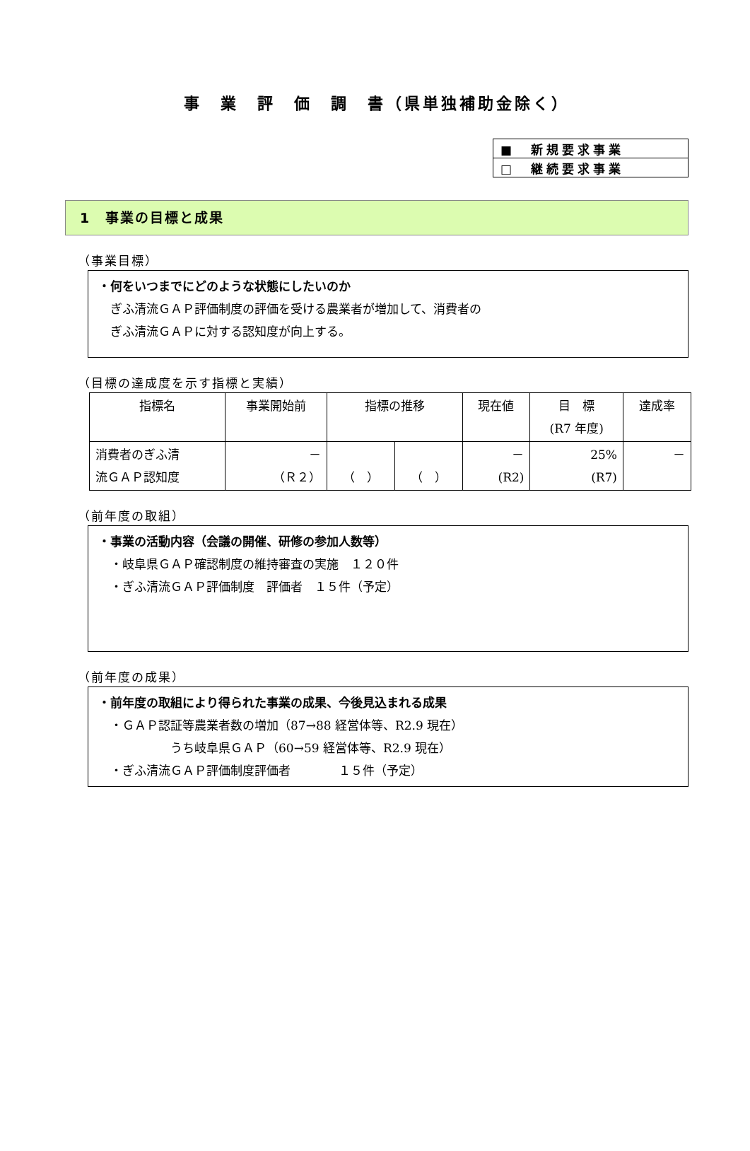事　業　評　価　調　書（県単独補助金除く）
| ■ 新規要求事業 |
| □ 継続要求事業 |
1　事業の目標と成果
（事業目標）
・何をいつまでにどのような状態にしたいのか
　ぎふ清流ＧＡＰ評価制度の評価を受ける農業者が増加して、消費者の
　ぎふ清流ＧＡＰに対する認知度が向上する。
（目標の達成度を示す指標と実績）
| 指標名 | 事業開始前 | 指標の推移 | | 現在値 | 目 標 (R7 年度) | 達成率 |
| --- | --- | --- | --- | --- | --- | --- |
| 消費者のぎふ清 流ＧＡＰ認知度 | － （Ｒ２） | （ ） | （ ） | － (R2) | 25% (R7) | － |
（前年度の取組）
・事業の活動内容（会議の開催、研修の参加人数等）
　・岐阜県ＧＡＰ確認制度の維持審査の実施　１２０件
　・ぎふ清流ＧＡＰ評価制度　評価者　１５件（予定）
（前年度の成果）
・前年度の取組により得られた事業の成果、今後見込まれる成果
　・ＧＡＰ認証等農業者数の増加（87→88 経営体等、R2.9 現在）
　　　　　　うち岐阜県ＧＡＰ（60→59 経営体等、R2.9 現在）
　・ぎふ清流ＧＡＰ評価制度評価者　　　　１５件（予定）